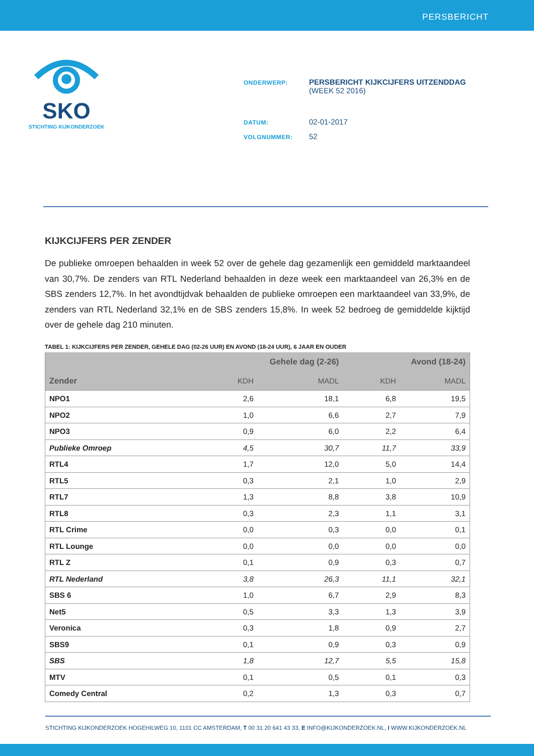PERSBERICHT
SKO
STICHTING KIJKONDERZOEK
| ONDERWERP: | PERSBERICHT KIJKCIJFERS UITZENDDAG (WEEK 52 2016) |
| DATUM: | 02-01-2017 |
| VOLGNUMMER: | 52 |
KIJKCIJFERS PER ZENDER
De publieke omroepen behaalden in week 52 over de gehele dag gezamenlijk een gemiddeld marktaandeel van 30,7%. De zenders van RTL Nederland behaalden in deze week een marktaandeel van 26,3% en de SBS zenders 12,7%. In het avondtijdvak behaalden de publieke omroepen een marktaandeel van 33,9%, de zenders van RTL Nederland 32,1% en de SBS zenders 15,8%. In week 52 bedroeg de gemiddelde kijktijd over de gehele dag 210 minuten.
TABEL 1: KIJKCIJFERS PER ZENDER, GEHELE DAG (02-26 UUR) EN AVOND (18-24 UUR), 6 JAAR EN OUDER
| | Gehele dag (2-26) | | Avond (18-24) | |
| --- | --- | --- | --- | --- |
| Zender | KDH | MADL | KDH | MADL |
| NPO1 | 2,6 | 18,1 | 6,8 | 19,5 |
| NPO2 | 1,0 | 6,6 | 2,7 | 7,9 |
| NPO3 | 0,9 | 6,0 | 2,2 | 6,4 |
| Publieke Omroep | 4,5 | 30,7 | 11,7 | 33,9 |
| RTL4 | 1,7 | 12,0 | 5,0 | 14,4 |
| RTL5 | 0,3 | 2,1 | 1,0 | 2,9 |
| RTL7 | 1,3 | 8,8 | 3,8 | 10,9 |
| RTL8 | 0,3 | 2,3 | 1,1 | 3,1 |
| RTL Crime | 0,0 | 0,3 | 0,0 | 0,1 |
| RTL Lounge | 0,0 | 0,0 | 0,0 | 0,0 |
| RTL Z | 0,1 | 0,9 | 0,3 | 0,7 |
| RTL Nederland | 3,8 | 26,3 | 11,1 | 32,1 |
| SBS 6 | 1,0 | 6,7 | 2,9 | 8,3 |
| Net5 | 0,5 | 3,3 | 1,3 | 3,9 |
| Veronica | 0,3 | 1,8 | 0,9 | 2,7 |
| SBS9 | 0,1 | 0,9 | 0,3 | 0,9 |
| SBS | 1,8 | 12,7 | 5,5 | 15,8 |
| MTV | 0,1 | 0,5 | 0,1 | 0,3 |
| Comedy Central | 0,2 | 1,3 | 0,3 | 0,7 |
STICHTING KIJKONDERZOEK HOGEHILWEG 10, 1101 CC AMSTERDAM, T 00 31 20 641 43 33, E INFO@KIJKONDERZOEK.NL, I WWW.KIJKONDERZOEK.NL